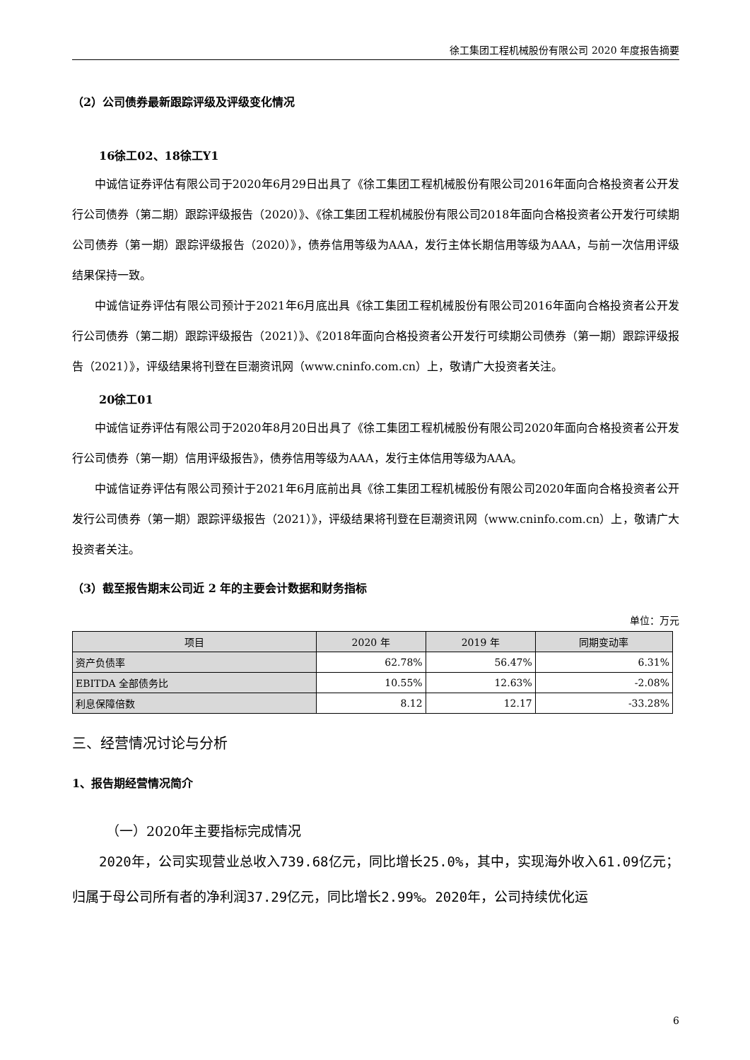徐工集团工程机械股份有限公司 2020 年度报告摘要
（2）公司债券最新跟踪评级及评级变化情况
16徐工02、18徐工Y1
中诚信证券评估有限公司于2020年6月29日出具了《徐工集团工程机械股份有限公司2016年面向合格投资者公开发行公司债券（第二期）跟踪评级报告（2020）》、《徐工集团工程机械股份有限公司2018年面向合格投资者公开发行可续期公司债券（第一期）跟踪评级报告（2020）》，债券信用等级为AAA，发行主体长期信用等级为AAA，与前一次信用评级结果保持一致。
中诚信证券评估有限公司预计于2021年6月底出具《徐工集团工程机械股份有限公司2016年面向合格投资者公开发行公司债券（第二期）跟踪评级报告（2021）》、《2018年面向合格投资者公开发行可续期公司债券（第一期）跟踪评级报告（2021）》，评级结果将刊登在巨潮资讯网（www.cninfo.com.cn）上，敬请广大投资者关注。
20徐工01
中诚信证券评估有限公司于2020年8月20日出具了《徐工集团工程机械股份有限公司2020年面向合格投资者公开发行公司债券（第一期）信用评级报告》，债券信用等级为AAA，发行主体信用等级为AAA。
中诚信证券评估有限公司预计于2021年6月底前出具《徐工集团工程机械股份有限公司2020年面向合格投资者公开发行公司债券（第一期）跟踪评级报告（2021）》，评级结果将刊登在巨潮资讯网（www.cninfo.com.cn）上，敬请广大投资者关注。
（3）截至报告期末公司近 2 年的主要会计数据和财务指标
单位：万元
| 项目 | 2020 年 | 2019 年 | 同期变动率 |
| --- | --- | --- | --- |
| 资产负债率 | 62.78% | 56.47% | 6.31% |
| EBITDA 全部债务比 | 10.55% | 12.63% | -2.08% |
| 利息保障倍数 | 8.12 | 12.17 | -33.28% |
三、经营情况讨论与分析
1、报告期经营情况简介
（一）2020年主要指标完成情况
2020年，公司实现营业总收入739.68亿元，同比增长25.0%，其中，实现海外收入61.09亿元；归属于母公司所有者的净利润37.29亿元，同比增长2.99%。2020年，公司持续优化运
6